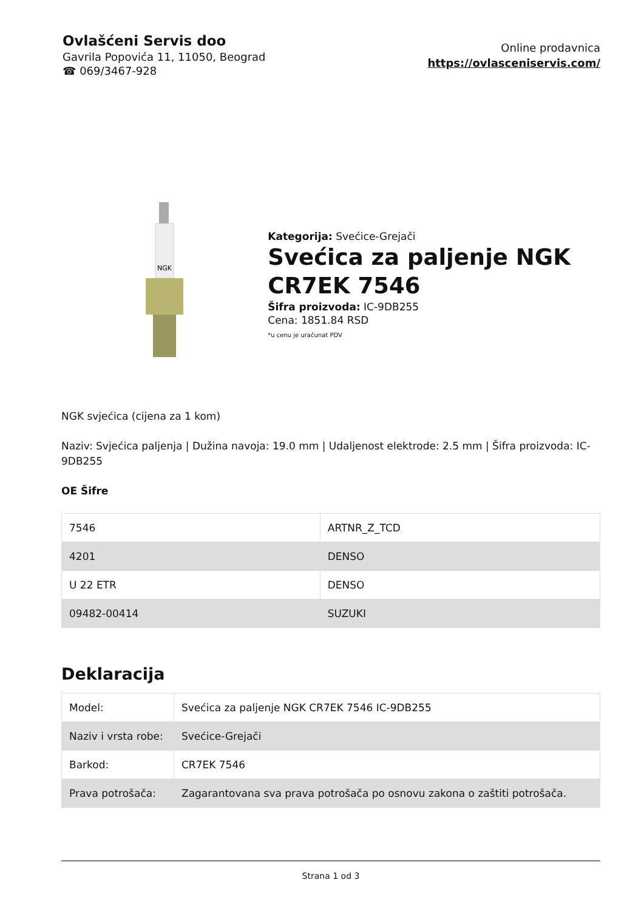Ovlašćeni Servis doo
Gavrila Popovića 11, 11050, Beograd
☎ 069/3467-928
Online prodavnica
https://ovlasceniservis.com/
NGK
Kategorija: Svećice-Grejači
Svećica za paljenje NGK CR7EK 7546
Šifra proizvoda: IC-9DB255
Cena: 1851.84 RSD
*u cenu je uračunat PDV
NGK svjećica (cijena za 1 kom)
Naziv: Svjećica paljenja | Dužina navoja: 19.0 mm | Udaljenost elektrode: 2.5 mm | Šifra proizvoda: IC-9DB255
OE Šifre
| 7546 | ARTNR_Z_TCD |
| 4201 | DENSO |
| U 22 ETR | DENSO |
| 09482-00414 | SUZUKI |
Deklaracija
| Model: | Svećica za paljenje NGK CR7EK 7546 IC-9DB255 |
| Naziv i vrsta robe: | Svećice-Grejači |
| Barkod: | CR7EK 7546 |
| Prava potrošača: | Zagarantovana sva prava potrošača po osnovu zakona o zaštiti potrošača. |
Strana 1 od 3